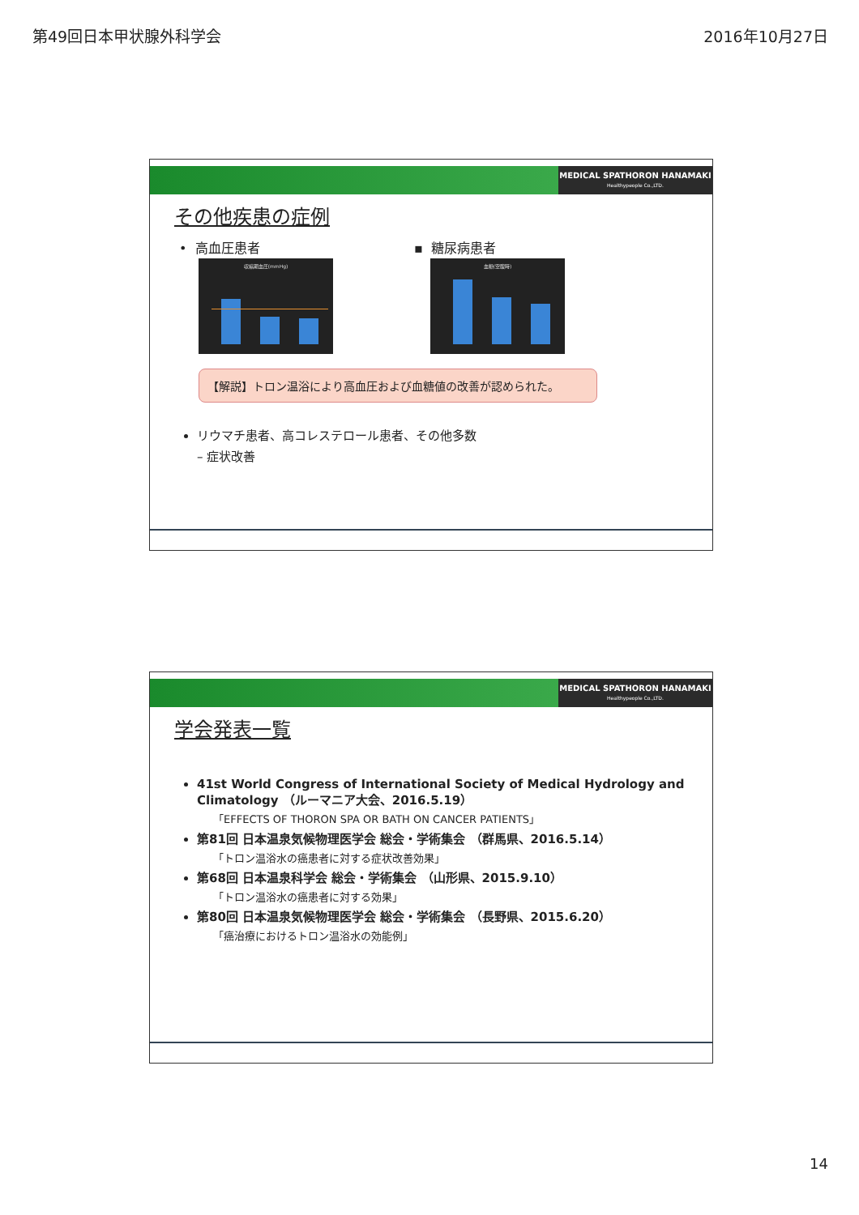第49回日本甲状腺外科学会 2016年10月27日
MEDICAL SPATHORON HANAMAKI
Healthypeople Co.,LTD.
その他疾患の症例
• 高血圧患者
収縮期血圧(mmHg)
▪ 糖尿病患者
血糖(空腹時)
【解説】トロン温浴により高血圧および血糖値の改善が認められた。
リウマチ患者、高コレステロール患者、その他多数
– 症状改善
MEDICAL SPATHORON HANAMAKI
Healthypeople Co.,LTD.
学会発表一覧
41st World Congress of International Society of Medical Hydrology and Climatology （ルーマニア大会、2016.5.19）
「EFFECTS OF THORON SPA OR BATH ON CANCER PATIENTS」
第81回 日本温泉気候物理医学会 総会・学術集会 （群馬県、2016.5.14）
「トロン温浴水の癌患者に対する症状改善効果」
第68回 日本温泉科学会 総会・学術集会 （山形県、2015.9.10）
「トロン温浴水の癌患者に対する効果」
第80回 日本温泉気候物理医学会 総会・学術集会 （長野県、2015.6.20）
「癌治療におけるトロン温浴水の効能例」
14